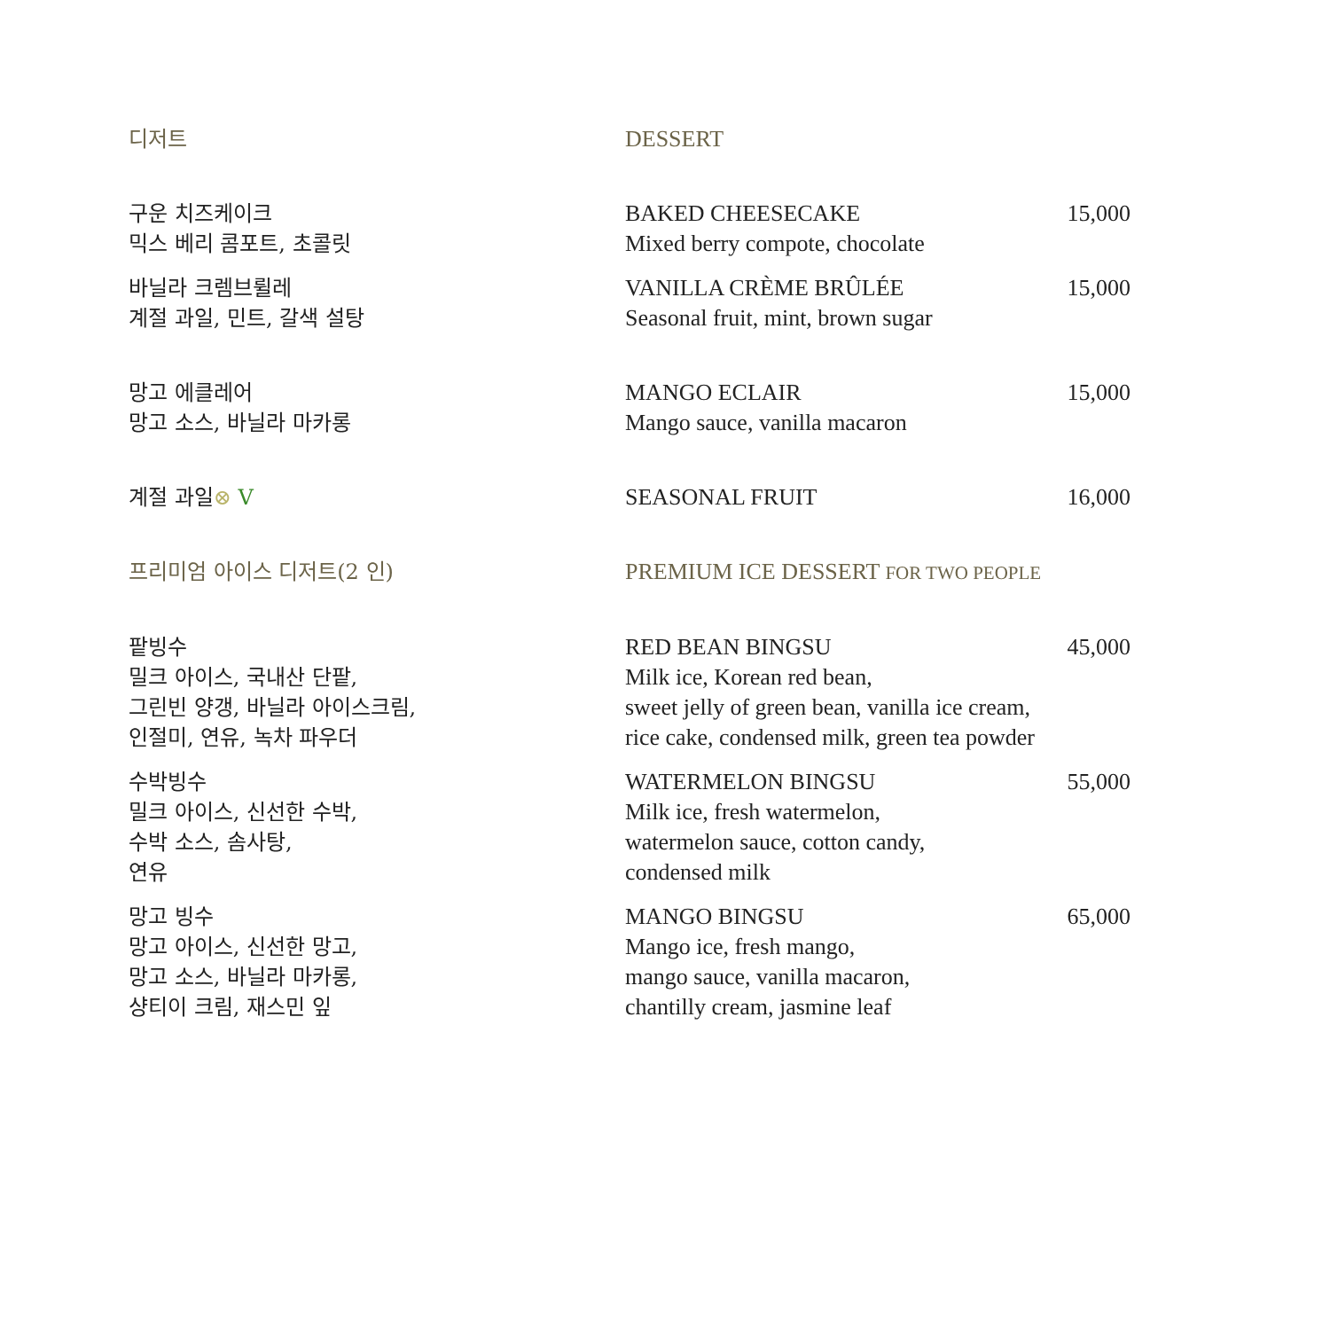디저트 DESSERT
구운 치즈케이크
믹스 베리 콤포트, 초콜릿
BAKED CHEESECAKE
Mixed berry compote, chocolate
15,000
바닐라 크렘브륄레
계절 과일, 민트, 갈색 설탕
VANILLA CRÈME BRÛLÉE
Seasonal fruit, mint, brown sugar
15,000
망고 에클레어
망고 소스, 바닐라 마카롱
MANGO ECLAIR
Mango sauce, vanilla macaron
15,000
계절 과일⊗ V SEASONAL FRUIT 16,000
프리미엄 아이스 디저트(2 인) PREMIUM ICE DESSERT FOR TWO PEOPLE
팥빙수
밀크 아이스, 국내산 단팥,
그린빈 양갱, 바닐라 아이스크림,
인절미, 연유, 녹차 파우더
RED BEAN BINGSU
Milk ice, Korean red bean,
sweet jelly of green bean, vanilla ice cream,
rice cake, condensed milk, green tea powder
45,000
수박빙수
밀크 아이스, 신선한 수박,
수박 소스, 솜사탕,
연유
WATERMELON BINGSU
Milk ice, fresh watermelon,
watermelon sauce, cotton candy,
condensed milk
55,000
망고 빙수
망고 아이스, 신선한 망고,
망고 소스, 바닐라 마카롱,
샹티이 크림, 재스민 잎
MANGO BINGSU
Mango ice, fresh mango,
mango sauce, vanilla macaron,
chantilly cream, jasmine leaf
65,000